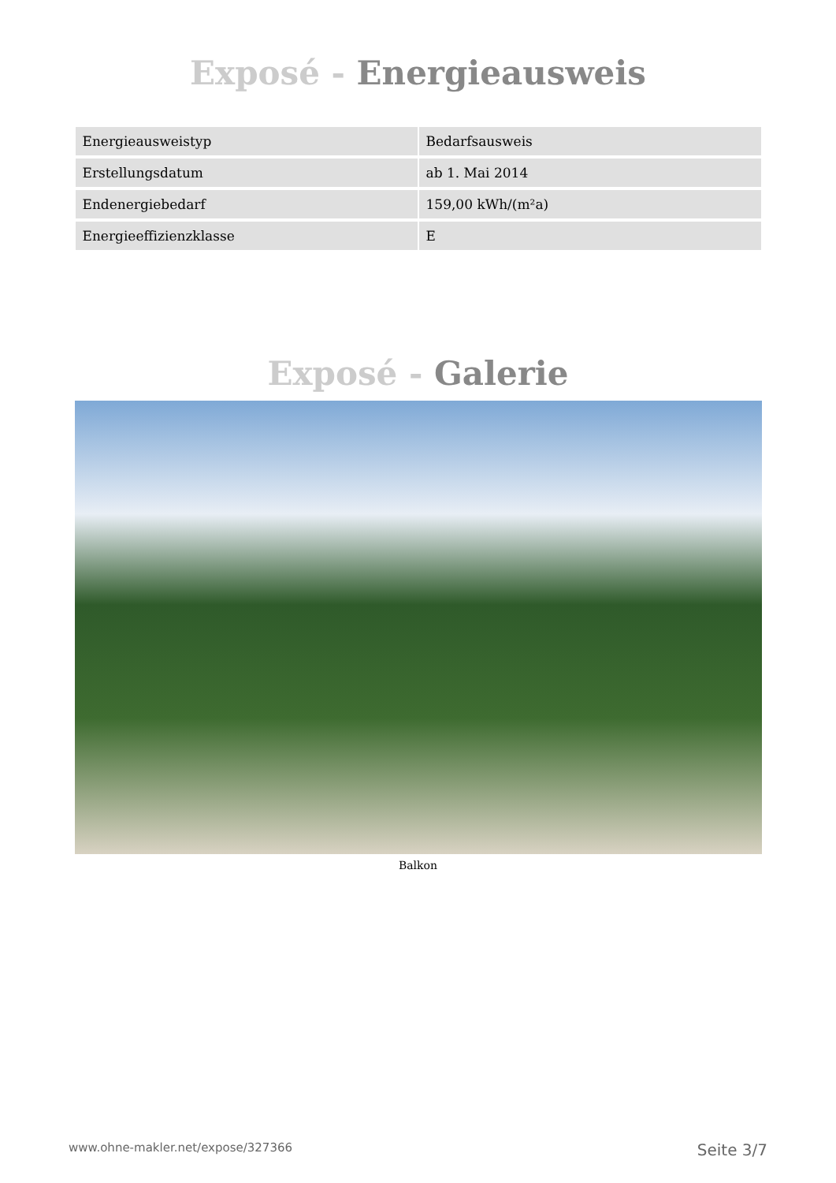Exposé - Energieausweis
| Energieausweistyp | Bedarfsausweis |
| Erstellungsdatum | ab 1. Mai 2014 |
| Endenergiebedarf | 159,00 kWh/(m²a) |
| Energieeffizienzklasse | E |
Exposé - Galerie
Balkon
www.ohne-makler.net/expose/327366 Seite 3/7